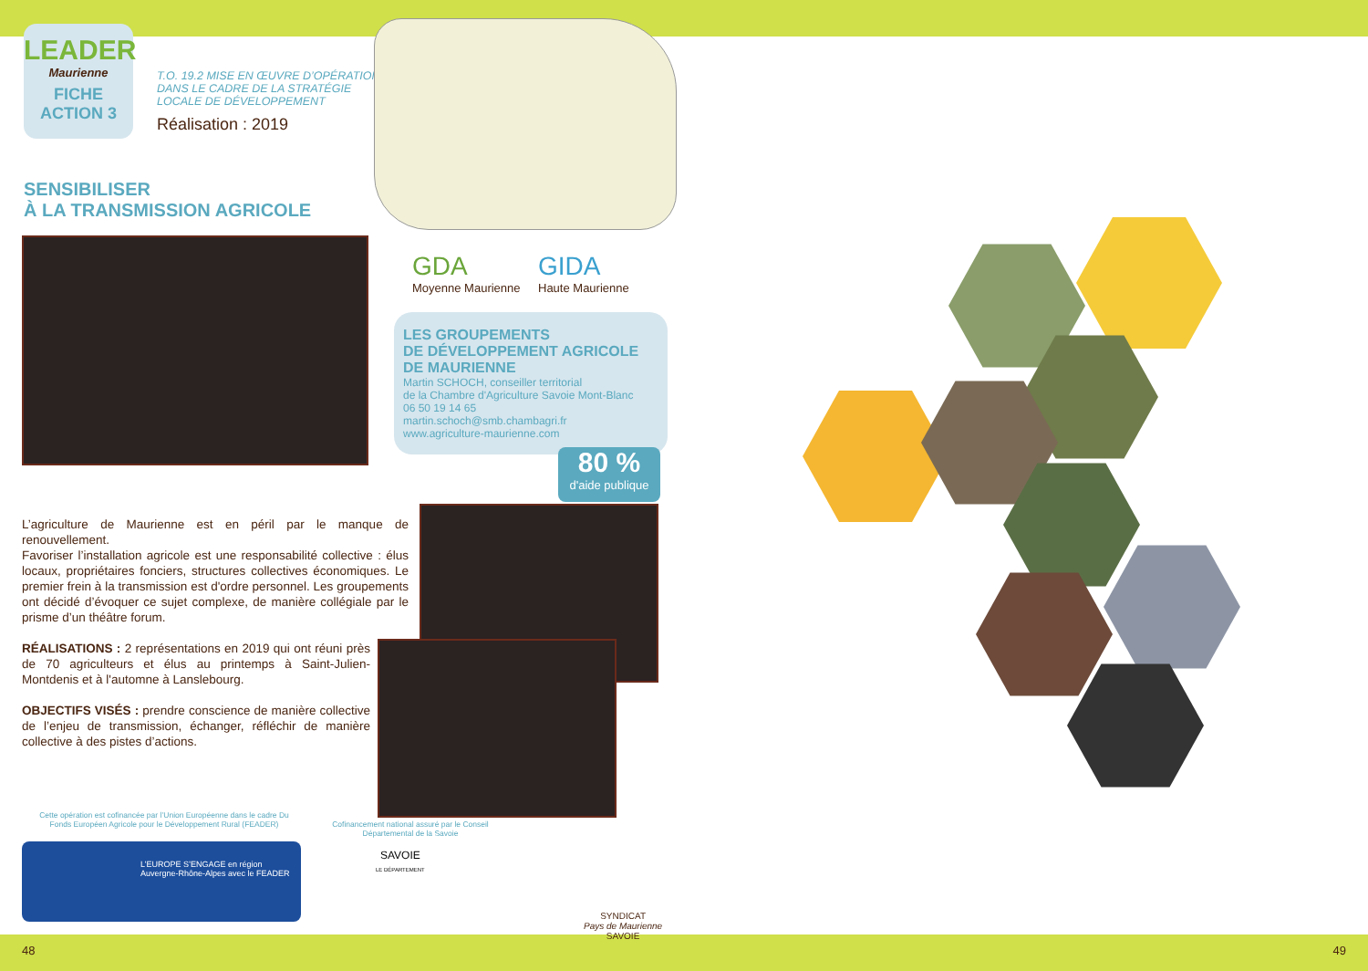LEADER
Maurienne
FICHE
ACTION 3
T.O. 19.2 MISE EN ŒUVRE D’OPÉRATIONS DANS LE CADRE DE LA STRATÉGIE LOCALE DE DÉVELOPPEMENT
Réalisation : 2019
SENSIBILISER
À LA TRANSMISSION AGRICOLE
GDA
Moyenne Maurienne
GIDA
Haute Maurienne
LES GROUPEMENTS
DE DÉVELOPPEMENT AGRICOLE
DE MAURIENNE
Martin SCHOCH, conseiller territorial
de la Chambre d'Agriculture Savoie Mont-Blanc
06 50 19 14 65
martin.schoch@smb.chambagri.fr
www.agriculture-maurienne.com
80 %
d'aide publique
L’agriculture de Maurienne est en péril par le manque de renouvellement.
Favoriser l’installation agricole est une responsabilité collective : élus locaux, propriétaires fonciers, structures collectives économiques. Le premier frein à la transmission est d'ordre personnel. Les groupements ont décidé d’évoquer ce sujet complexe, de manière collégiale par le prisme d’un théâtre forum.
RÉALISATIONS : 2 représentations en 2019 qui ont réuni près de 70 agriculteurs et élus au printemps à Saint-Julien-Montdenis et à l'automne à Lanslebourg.
OBJECTIFS VISÉS : prendre conscience de manière collective de l’enjeu de transmission, échanger, réfléchir de manière collective à des pistes d’actions.
Cette opération est cofinancée par l’Union Européenne dans le cadre Du Fonds Européen Agricole pour le Développement Rural (FEADER)
Cofinancement national assuré par le Conseil Départemental de la Savoie
L’EUROPE S’ENGAGE en région
Auvergne-Rhône-Alpes avec le FEADER
SAVOIE
LE DÉPARTEMENT
SYNDICAT
Pays de Maurienne
SAVOIE
48
49